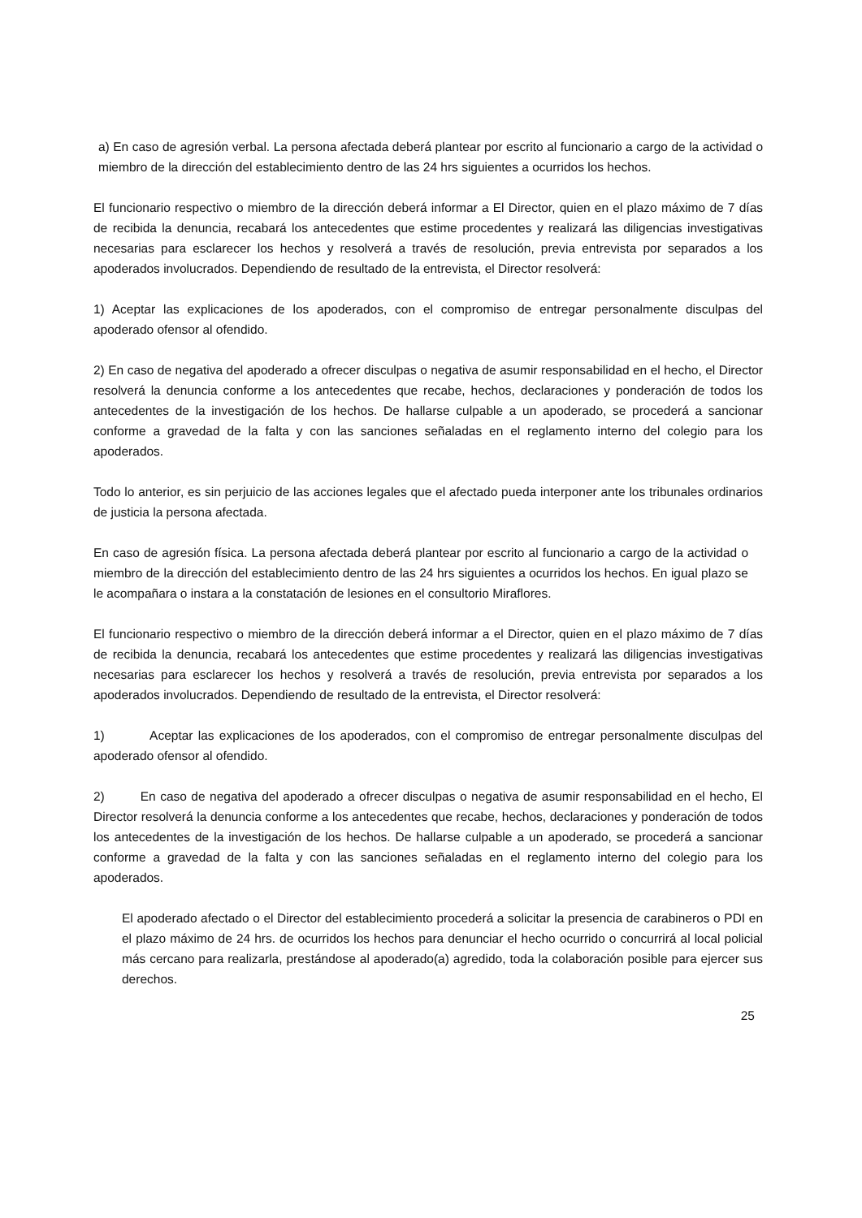a) En caso de agresión verbal. La persona afectada deberá plantear por escrito al funcionario a cargo de la actividad o miembro de la dirección del establecimiento dentro de las 24 hrs siguientes a ocurridos los hechos.
El funcionario respectivo o miembro de la dirección deberá informar a El Director, quien en el plazo máximo de 7 días de recibida la denuncia, recabará los antecedentes que estime procedentes y realizará las diligencias investigativas necesarias para esclarecer los hechos y resolverá a través de resolución, previa entrevista por separados a los apoderados involucrados. Dependiendo de resultado de la entrevista, el Director resolverá:
1) Aceptar las explicaciones de los apoderados, con el compromiso de entregar personalmente disculpas del apoderado ofensor al ofendido.
2) En caso de negativa del apoderado a ofrecer disculpas o negativa de asumir responsabilidad en el hecho, el Director resolverá la denuncia conforme a los antecedentes que recabe, hechos, declaraciones y ponderación de todos los antecedentes de la investigación de los hechos. De hallarse culpable a un apoderado, se procederá a sancionar conforme a gravedad de la falta y con las sanciones señaladas en el reglamento interno del colegio para los apoderados.
Todo lo anterior, es sin perjuicio de las acciones legales que el afectado pueda interponer ante los tribunales ordinarios de justicia la persona afectada.
En caso de agresión física. La persona afectada deberá plantear por escrito al funcionario a cargo de la actividad o miembro de la dirección del establecimiento dentro de las 24 hrs siguientes a ocurridos los hechos. En igual plazo se le acompañara o instara a la constatación de lesiones en el consultorio Miraflores.
El funcionario respectivo o miembro de la dirección deberá informar a el Director, quien en el plazo máximo de 7 días de recibida la denuncia, recabará los antecedentes que estime procedentes y realizará las diligencias investigativas necesarias para esclarecer los hechos y resolverá a través de resolución, previa entrevista por separados a los apoderados involucrados. Dependiendo de resultado de la entrevista, el Director resolverá:
1) Aceptar las explicaciones de los apoderados, con el compromiso de entregar personalmente disculpas del apoderado ofensor al ofendido.
2) En caso de negativa del apoderado a ofrecer disculpas o negativa de asumir responsabilidad en el hecho, El Director resolverá la denuncia conforme a los antecedentes que recabe, hechos, declaraciones y ponderación de todos los antecedentes de la investigación de los hechos. De hallarse culpable a un apoderado, se procederá a sancionar conforme a gravedad de la falta y con las sanciones señaladas en el reglamento interno del colegio para los apoderados.
El apoderado afectado o el Director del establecimiento procederá a solicitar la presencia de carabineros o PDI en el plazo máximo de 24 hrs. de ocurridos los hechos para denunciar el hecho ocurrido o concurrirá al local policial más cercano para realizarla, prestándose al apoderado(a) agredido, toda la colaboración posible para ejercer sus derechos.
25